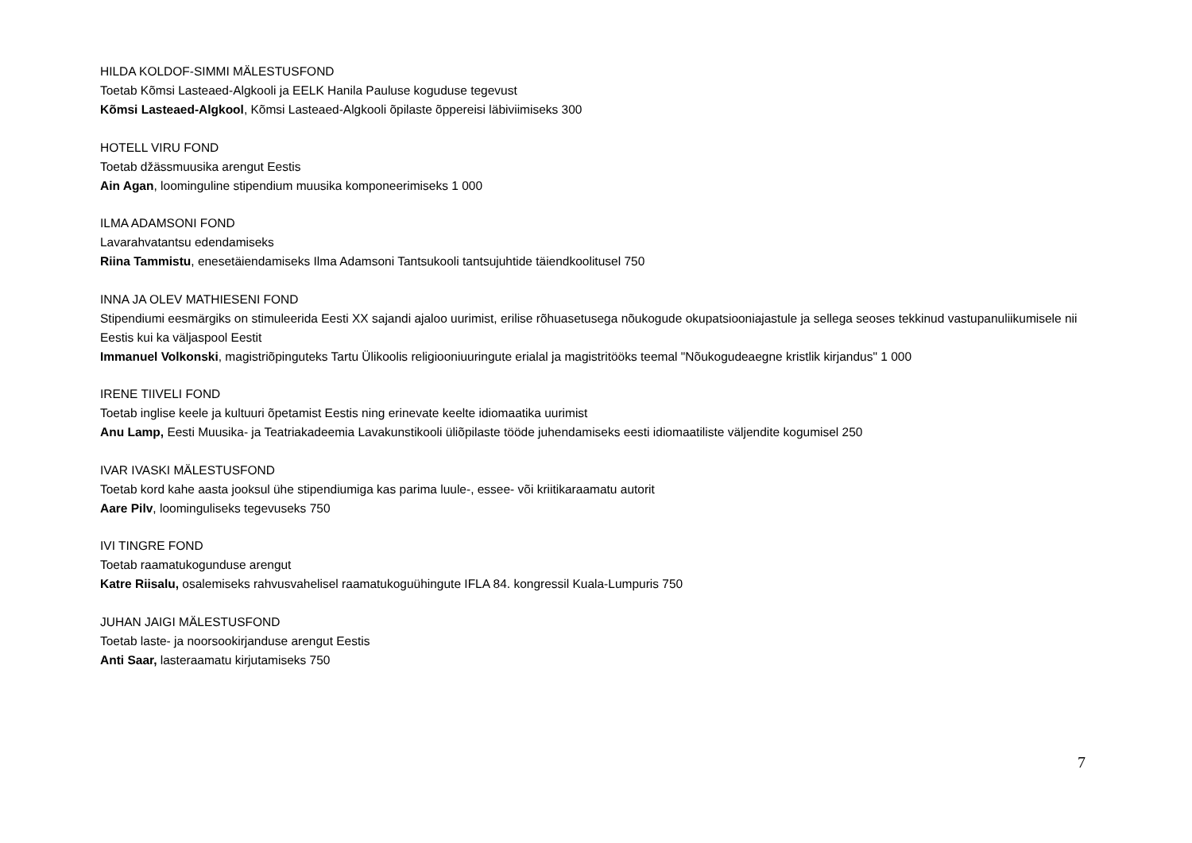HILDA KOLDOF-SIMMI MÄLESTUSFOND
Toetab Kõmsi Lasteaed-Algkooli ja EELK Hanila Pauluse koguduse tegevust
Kõmsi Lasteaed-Algkool, Kõmsi Lasteaed-Algkooli õpilaste õppereisi läbiviimiseks 300
HOTELL VIRU FOND
Toetab džässmuusika arengut Eestis
Ain Agan, loominguline stipendium muusika komponeerimiseks 1 000
ILMA ADAMSONI FOND
Lavarahvatantsu edendamiseks
Riina Tammistu, enesetäiendamiseks Ilma Adamsoni Tantsukooli tantsujuhtide täiendkoolitusel 750
INNA JA OLEV MATHIESENI FOND
Stipendiumi eesmärgiks on stimuleerida Eesti XX sajandi ajaloo uurimist, erilise rõhuasetusega nõukogude okupatsiooniajastule ja sellega seoses tekkinud vastupanuliikumisele nii Eestis kui ka väljaspool Eestit
Immanuel Volkonski, magistriõpinguteks Tartu Ülikoolis religiooniuuringute erialal ja magistritööks teemal "Nõukogudeaegne kristlik kirjandus" 1 000
IRENE TIIVELI FOND
Toetab inglise keele ja kultuuri õpetamist Eestis ning erinevate keelte idiomaatika uurimist
Anu Lamp, Eesti Muusika- ja Teatriakadeemia Lavakunstikooli üliõpilaste tööde juhendamiseks eesti idiomaatiliste väljendite kogumisel 250
IVAR IVASKI MÄLESTUSFOND
Toetab kord kahe aasta jooksul ühe stipendiumiga kas parima luule-, essee- või kriitikaraamatu autorit
Aare Pilv, loominguliseks tegevuseks 750
IVI TINGRE FOND
Toetab raamatukogunduse arengut
Katre Riisalu, osalemiseks rahvusvahelisel raamatukoguühingute IFLA 84. kongressil Kuala-Lumpuris 750
JUHAN JAIGI MÄLESTUSFOND
Toetab laste- ja noorsookirjanduse arengut Eestis
Anti Saar, lasteraamatu kirjutamiseks 750
7